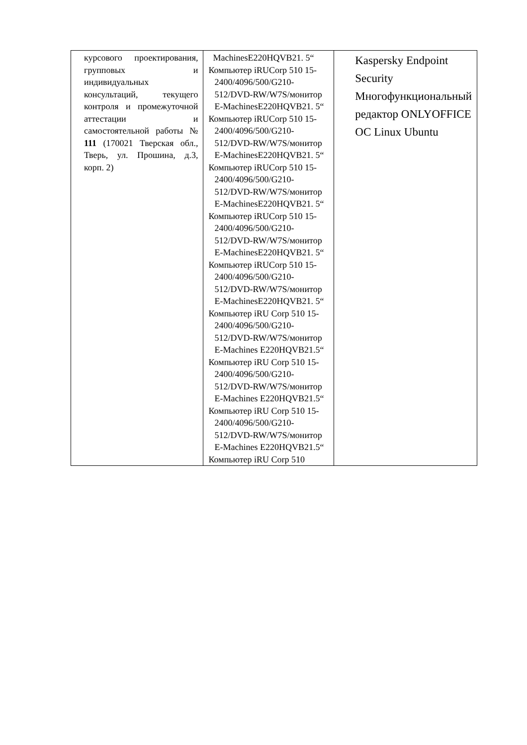| курсового проектирования, групповых и индивидуальных консультаций, текущего контроля и промежуточной аттестации и самостоятельной работы № 111 (170021 Тверская обл., Тверь, ул. Прошина, д.3, корп. 2) | MachinesE220HQVB21. 5“ Компьютер iRUCorp 510 15-2400/4096/500/G210-512/DVD-RW/W7S/монитор E-MachinesE220HQVB21. 5“ Компьютер iRUCorp 510 15-2400/4096/500/G210-512/DVD-RW/W7S/монитор E-MachinesE220HQVB21. 5“ Компьютер iRUCorp 510 15-2400/4096/500/G210-512/DVD-RW/W7S/монитор E-MachinesE220HQVB21. 5“ Компьютер iRUCorp 510 15-2400/4096/500/G210-512/DVD-RW/W7S/монитор E-MachinesE220HQVB21. 5“ Компьютер iRUCorp 510 15-2400/4096/500/G210-512/DVD-RW/W7S/монитор E-MachinesE220HQVB21. 5“ Компьютер iRU Corp 510 15-2400/4096/500/G210-512/DVD-RW/W7S/монитор E-Machines E220HQVB21.5“ Компьютер iRU Corp 510 15-2400/4096/500/G210-512/DVD-RW/W7S/монитор E-Machines E220HQVB21.5“ Компьютер iRU Corp 510 15- 2400/4096/500/G210-512/DVD-RW/W7S/монитор E-Machines E220HQVB21.5“ Компьютер iRU Corp 510 | Kaspersky Endpoint Security Многофункциональный редактор ONLYOFFICE ОС Linux Ubuntu |